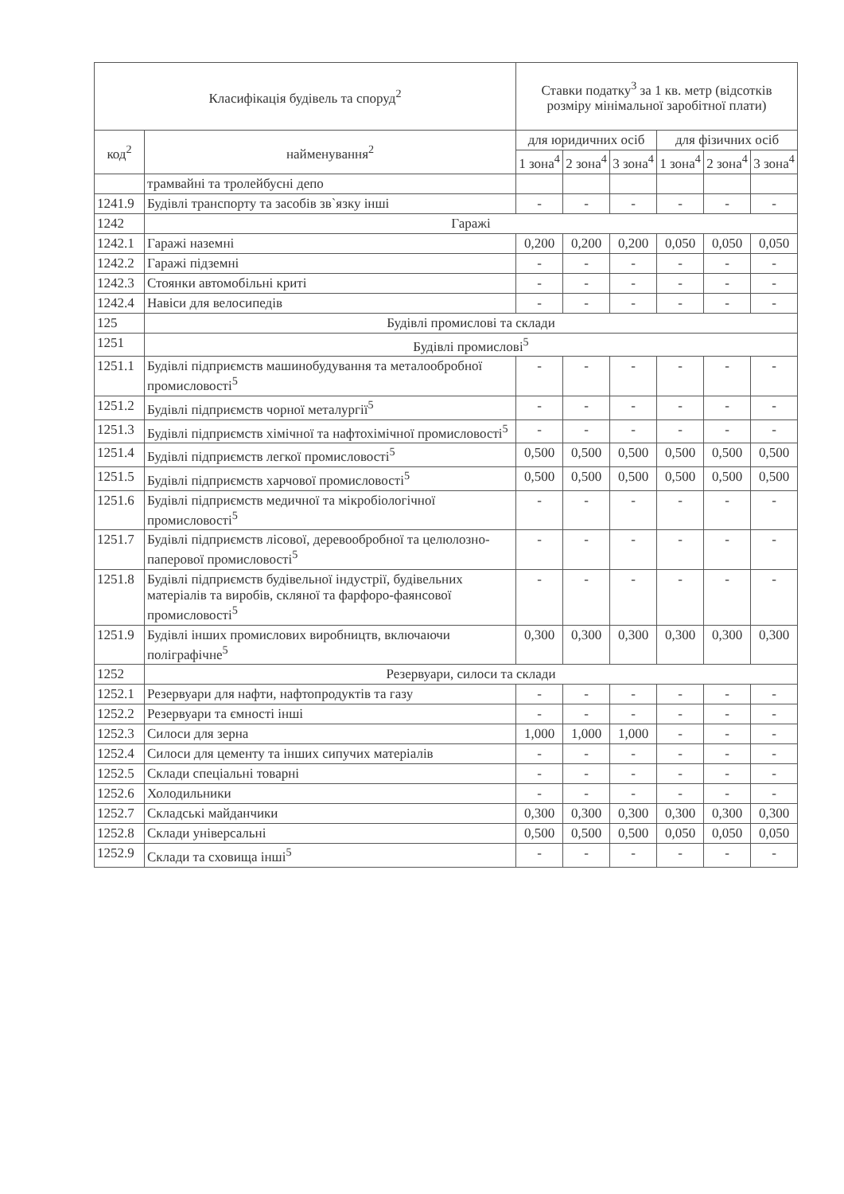| Класифікація будівель та споруд<sup>2</sup> | | Ставки податку<sup>3</sup> за 1 кв. метр (відсотків розміру мінімальної заробітної плати) | | | | | |
| --- | --- | --- | --- | --- | --- | --- | --- |
| код<sup>2</sup> | найменування<sup>2</sup> | для юридичних осіб | | | для фізичних осіб | | |
| | | 1 зона<sup>4</sup> | 2 зона<sup>4</sup> | 3 зона<sup>4</sup> | 1 зона<sup>4</sup> | 2 зона<sup>4</sup> | 3 зона<sup>4</sup> |
| | трамвайні та тролейбусні депо | | | | | | |
| 1241.9 | Будівлі транспорту та засобів зв`язку інші | - | - | - | - | - | - |
| 1242 | Гаражі | | | | | | |
| 1242.1 | Гаражі наземні | 0,200 | 0,200 | 0,200 | 0,050 | 0,050 | 0,050 |
| 1242.2 | Гаражі підземні | - | - | - | - | - | - |
| 1242.3 | Стоянки автомобільні криті | - | - | - | - | - | - |
| 1242.4 | Навіси для велосипедів | - | - | - | - | - | - |
| 125 | Будівлі промислові та склади | | | | | | |
| 1251 | Будівлі промислові<sup>5</sup> | | | | | | |
| 1251.1 | Будівлі підприємств машинобудування та металообробної промисловості<sup>5</sup> | - | - | - | - | - | - |
| 1251.2 | Будівлі підприємств чорної металургії<sup>5</sup> | - | - | - | - | - | - |
| 1251.3 | Будівлі підприємств хімічної та нафтохімічної промисловості<sup>5</sup> | - | - | - | - | - | - |
| 1251.4 | Будівлі підприємств легкої промисловості<sup>5</sup> | 0,500 | 0,500 | 0,500 | 0,500 | 0,500 | 0,500 |
| 1251.5 | Будівлі підприємств харчової промисловості<sup>5</sup> | 0,500 | 0,500 | 0,500 | 0,500 | 0,500 | 0,500 |
| 1251.6 | Будівлі підприємств медичної та мікробіологічної промисловості<sup>5</sup> | - | - | - | - | - | - |
| 1251.7 | Будівлі підприємств лісової, деревообробної та целюлозно-паперової промисловості<sup>5</sup> | - | - | - | - | - | - |
| 1251.8 | Будівлі підприємств будівельної індустрії, будівельних матеріалів та виробів, скляної та фарфоро-фаянсової промисловості<sup>5</sup> | - | - | - | - | - | - |
| 1251.9 | Будівлі інших промислових виробництв, включаючи поліграфічне<sup>5</sup> | 0,300 | 0,300 | 0,300 | 0,300 | 0,300 | 0,300 |
| 1252 | Резервуари, силоси та склади | | | | | | |
| 1252.1 | Резервуари для нафти, нафтопродуктів та газу | - | - | - | - | - | - |
| 1252.2 | Резервуари та ємності інші | - | - | - | - | - | - |
| 1252.3 | Силоси для зерна | 1,000 | 1,000 | 1,000 | - | - | - |
| 1252.4 | Силоси для цементу та інших сипучих матеріалів | - | - | - | - | - | - |
| 1252.5 | Склади спеціальні товарні | - | - | - | - | - | - |
| 1252.6 | Холодильники | - | - | - | - | - | - |
| 1252.7 | Складські майданчики | 0,300 | 0,300 | 0,300 | 0,300 | 0,300 | 0,300 |
| 1252.8 | Склади універсальні | 0,500 | 0,500 | 0,500 | 0,050 | 0,050 | 0,050 |
| 1252.9 | Склади та сховища інші<sup>5</sup> | - | - | - | - | - | - |